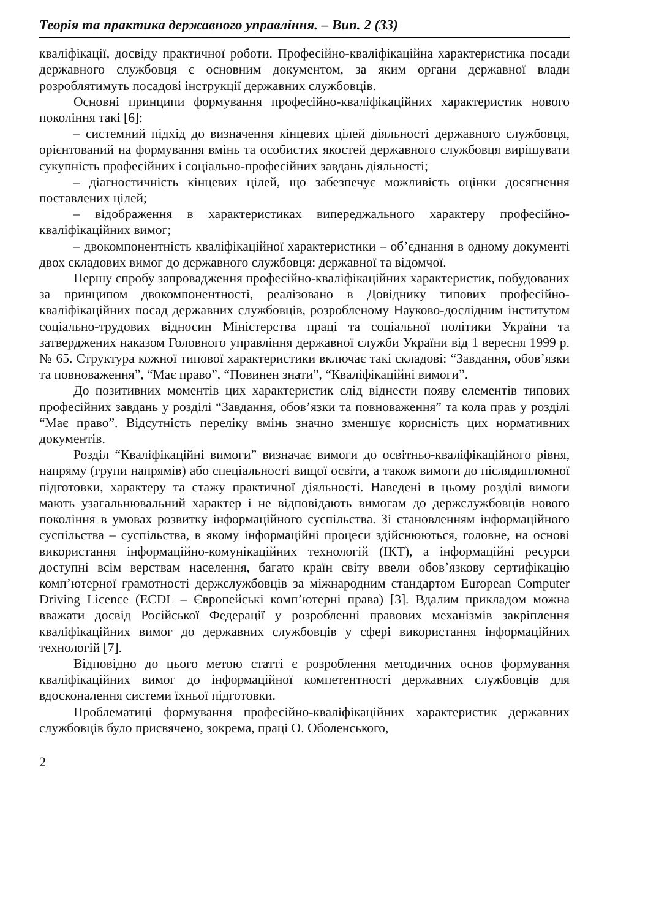Теорія та практика державного управління. – Вип. 2 (33)
кваліфікації, досвіду практичної роботи. Професійно-кваліфікаційна характеристика посади державного службовця є основним документом, за яким органи державної влади розроблятимуть посадові інструкції державних службовців.
Основні принципи формування професійно-кваліфікаційних характеристик нового покоління такі [6]:
– системний підхід до визначення кінцевих цілей діяльності державного службовця, орієнтований на формування вмінь та особистих якостей державного службовця вирішувати сукупність професійних і соціально-професійних завдань діяльності;
– діагностичність кінцевих цілей, що забезпечує можливість оцінки досягнення поставлених цілей;
– відображення в характеристиках випереджального характеру професійно-кваліфікаційних вимог;
– двокомпонентність кваліфікаційної характеристики – об’єднання в одному документі двох складових вимог до державного службовця: державної та відомчої.
Першу спробу запровадження професійно-кваліфікаційних характеристик, побудованих за принципом двокомпонентності, реалізовано в Довіднику типових професійно-кваліфікаційних посад державних службовців, розробленому Науково-дослідним інститутом соціально-трудових відносин Міністерства праці та соціальної політики України та затверджених наказом Головного управління державної служби України від 1 вересня 1999 р. № 65. Структура кожної типової характеристики включає такі складові: “Завдання, обов’язки та повноваження”, “Має право”, “Повинен знати”, “Кваліфікаційні вимоги”.
До позитивних моментів цих характеристик слід віднести появу елементів типових професійних завдань у розділі “Завдання, обов’язки та повноваження” та кола прав у розділі “Має право”. Відсутність переліку вмінь значно зменшує корисність цих нормативних документів.
Розділ “Кваліфікаційні вимоги” визначає вимоги до освітньо-кваліфікаційного рівня, напряму (групи напрямів) або спеціальності вищої освіти, а також вимоги до післядипломної підготовки, характеру та стажу практичної діяльності. Наведені в цьому розділі вимоги мають узагальнювальний характер і не відповідають вимогам до держслужбовців нового покоління в умовах розвитку інформаційного суспільства. Зі становленням інформаційного суспільства – суспільства, в якому інформаційні процеси здійснюються, головне, на основі використання інформаційно-комунікаційних технологій (ІКТ), а інформаційні ресурси доступні всім верствам населення, багато країн світу ввели обов’язкову сертифікацію комп’ютерної грамотності держслужбовців за міжнародним стандартом European Computer Driving Licence (ECDL – Європейські комп’ютерні права) [3]. Вдалим прикладом можна вважати досвід Російської Федерації у розробленні правових механізмів закріплення кваліфікаційних вимог до державних службовців у сфері використання інформаційних технологій [7].
Відповідно до цього метою статті є розроблення методичних основ формування кваліфікаційних вимог до інформаційної компетентності державних службовців для вдосконалення системи їхньої підготовки.
Проблематиці формування професійно-кваліфікаційних характеристик державних службовців було присвячено, зокрема, праці О. Оболенського,
2